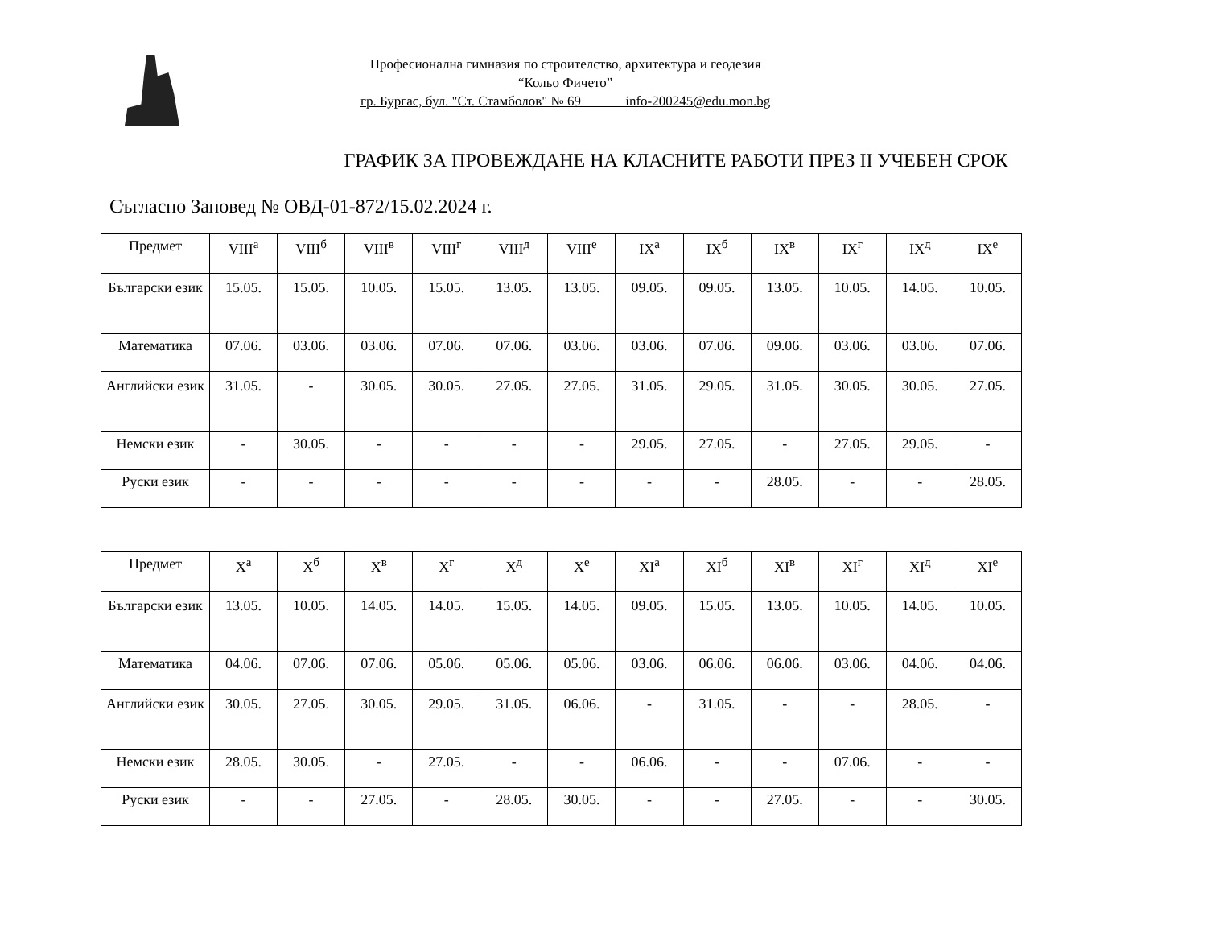Професионална гимназия по строителство, архитектура и геодезия
“Кольо Фичето”
гр. Бургас, бул. "Ст. Стамболов" № 69 info-200245@edu.mon.bg
ГРАФИК ЗА ПРОВЕЖДАНЕ НА КЛАСНИТЕ РАБОТИ ПРЕЗ II УЧЕБЕН СРОК
Съгласно Заповед № ОВД-01-872/15.02.2024 г.
| Предмет | VIII<sup>а</sup> | VIII<sup>б</sup> | VIII<sup>в</sup> | VIII<sup>г</sup> | VIII<sup>д</sup> | VIII<sup>е</sup> | IX<sup>а</sup> | IX<sup>б</sup> | IX<sup>в</sup> | IX<sup>г</sup> | IX<sup>д</sup> | IX<sup>е</sup> |
| --- | --- | --- | --- | --- | --- | --- | --- | --- | --- | --- | --- | --- |
| Български език | 15.05. | 15.05. | 10.05. | 15.05. | 13.05. | 13.05. | 09.05. | 09.05. | 13.05. | 10.05. | 14.05. | 10.05. |
| Математика | 07.06. | 03.06. | 03.06. | 07.06. | 07.06. | 03.06. | 03.06. | 07.06. | 09.06. | 03.06. | 03.06. | 07.06. |
| Английски език | 31.05. | - | 30.05. | 30.05. | 27.05. | 27.05. | 31.05. | 29.05. | 31.05. | 30.05. | 30.05. | 27.05. |
| Немски език | - | 30.05. | - | - | - | - | 29.05. | 27.05. | - | 27.05. | 29.05. | - |
| Руски език | - | - | - | - | - | - | - | - | 28.05. | - | - | 28.05. |
| Предмет | X<sup>а</sup> | X<sup>б</sup> | X<sup>в</sup> | X<sup>г</sup> | X<sup>д</sup> | X<sup>е</sup> | XI<sup>а</sup> | XI<sup>б</sup> | XI<sup>в</sup> | XI<sup>г</sup> | XI<sup>д</sup> | XI<sup>е</sup> |
| --- | --- | --- | --- | --- | --- | --- | --- | --- | --- | --- | --- | --- |
| Български език | 13.05. | 10.05. | 14.05. | 14.05. | 15.05. | 14.05. | 09.05. | 15.05. | 13.05. | 10.05. | 14.05. | 10.05. |
| Математика | 04.06. | 07.06. | 07.06. | 05.06. | 05.06. | 05.06. | 03.06. | 06.06. | 06.06. | 03.06. | 04.06. | 04.06. |
| Английски език | 30.05. | 27.05. | 30.05. | 29.05. | 31.05. | 06.06. | - | 31.05. | - | - | 28.05. | - |
| Немски език | 28.05. | 30.05. | - | 27.05. | - | - | 06.06. | - | - | 07.06. | - | - |
| Руски език | - | - | 27.05. | - | 28.05. | 30.05. | - | - | 27.05. | - | - | 30.05. |